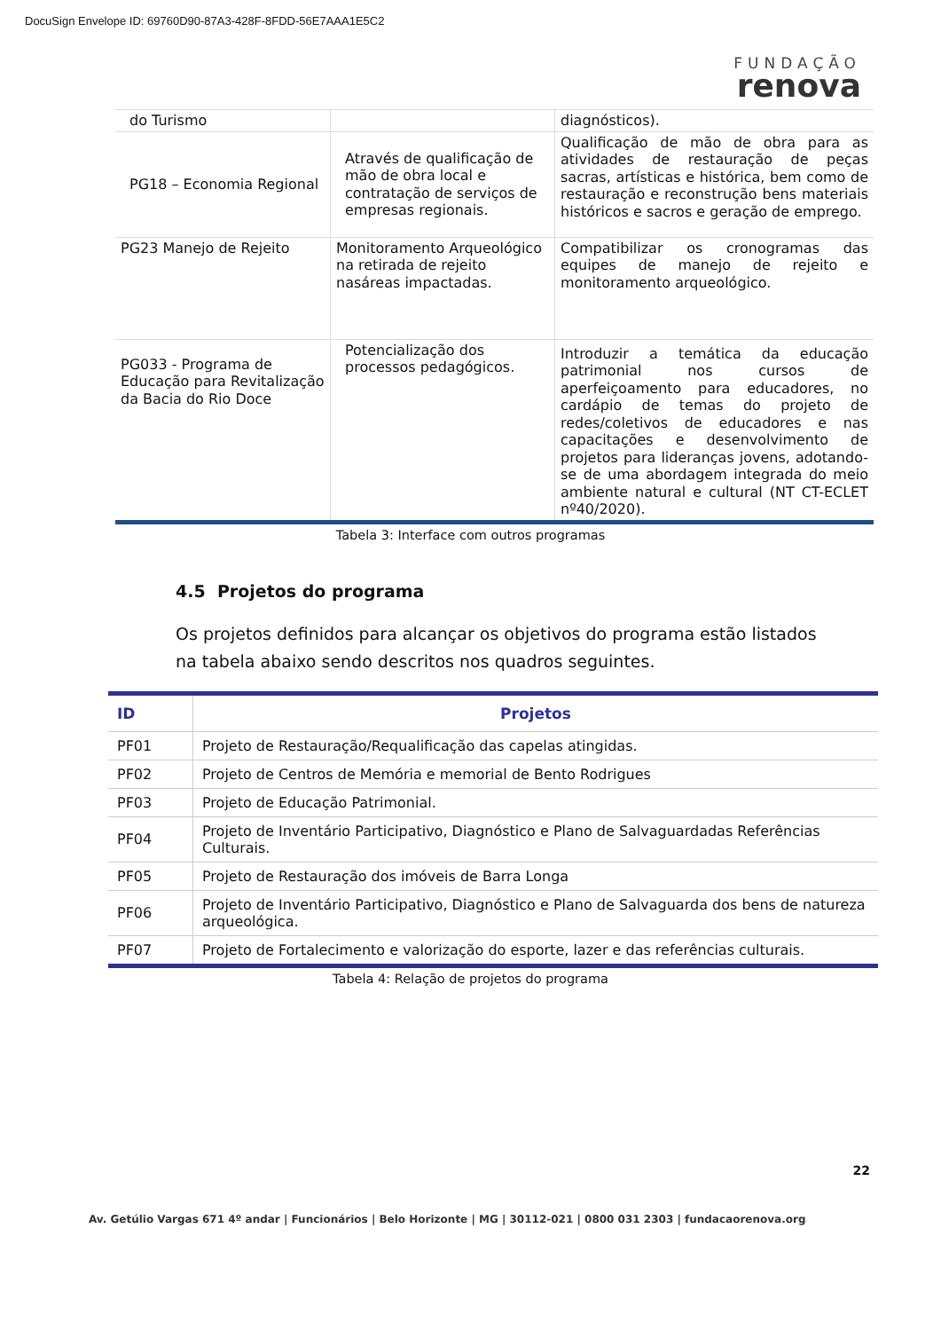DocuSign Envelope ID: 69760D90-87A3-428F-8FDD-56E7AAA1E5C2
FUNDAÇÃO
renova
| do Turismo | | diagnósticos). |
| PG18 – Economia Regional | Através de qualificação de mão de obra local e contratação de serviços de empresas regionais. | Qualificação de mão de obra para as atividades de restauração de peças sacras, artísticas e histórica, bem como de restauração e reconstrução bens materiais históricos e sacros e geração de emprego. |
| PG23 Manejo de Rejeito | Monitoramento Arqueológico na retirada de rejeito nasáreas impactadas. | Compatibilizar os cronogramas das equipes de manejo de rejeito e monitoramento arqueológico. |
| PG033 - Programa de Educação para Revitalização da Bacia do Rio Doce | Potencialização dos processos pedagógicos. | Introduzir a temática da educação patrimonial nos cursos de aperfeiçoamento para educadores, no cardápio de temas do projeto de redes/coletivos de educadores e nas capacitações e desenvolvimento de projetos para lideranças jovens, adotando-se de uma abordagem integrada do meio ambiente natural e cultural (NT CT-ECLET nº40/2020). |
Tabela 3: Interface com outros programas
4.5 Projetos do programa
Os projetos definidos para alcançar os objetivos do programa estão listados na tabela abaixo sendo descritos nos quadros seguintes.
| ID | Projetos |
| --- | --- |
| PF01 | Projeto de Restauração/Requalificação das capelas atingidas. |
| PF02 | Projeto de Centros de Memória e memorial de Bento Rodrigues |
| PF03 | Projeto de Educação Patrimonial. |
| PF04 | Projeto de Inventário Participativo, Diagnóstico e Plano de Salvaguardadas Referências Culturais. |
| PF05 | Projeto de Restauração dos imóveis de Barra Longa |
| PF06 | Projeto de Inventário Participativo, Diagnóstico e Plano de Salvaguarda dos bens de natureza arqueológica. |
| PF07 | Projeto de Fortalecimento e valorização do esporte, lazer e das referências culturais. |
Tabela 4: Relação de projetos do programa
22
Av. Getúlio Vargas 671 4º andar | Funcionários | Belo Horizonte | MG | 30112-021 | 0800 031 2303 | fundacaorenova.org